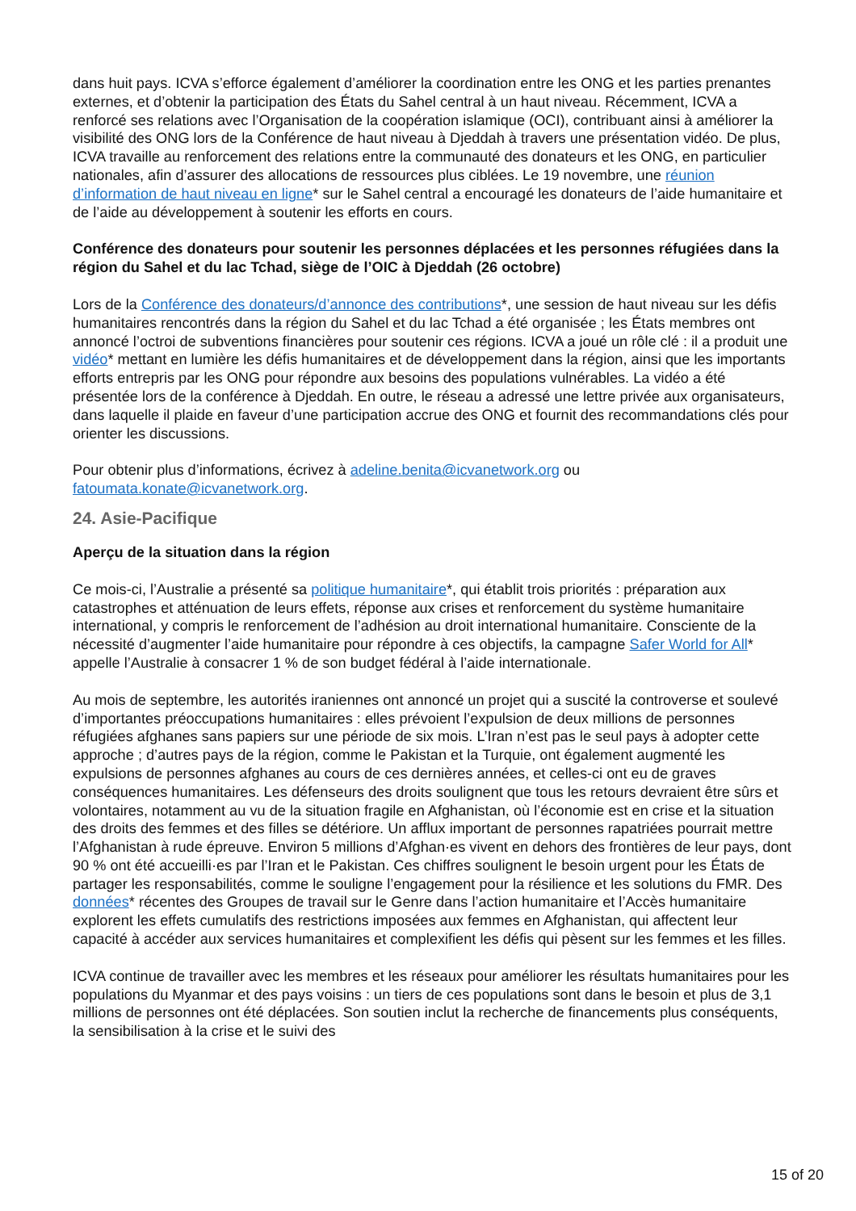dans huit pays. ICVA s’efforce également d’améliorer la coordination entre les ONG et les parties prenantes externes, et d’obtenir la participation des États du Sahel central à un haut niveau. Récemment, ICVA a renforcé ses relations avec l’Organisation de la coopération islamique (OCI), contribuant ainsi à améliorer la visibilité des ONG lors de la Conférence de haut niveau à Djeddah à travers une présentation vidéo. De plus, ICVA travaille au renforcement des relations entre la communauté des donateurs et les ONG, en particulier nationales, afin d’assurer des allocations de ressources plus ciblées. Le 19 novembre, une réunion d’information de haut niveau en ligne* sur le Sahel central a encouragé les donateurs de l’aide humanitaire et de l’aide au développement à soutenir les efforts en cours.
Conférence des donateurs pour soutenir les personnes déplacées et les personnes réfugiées dans la région du Sahel et du lac Tchad, siège de l’OIC à Djeddah (26 octobre)
Lors de la Conférence des donateurs/d’annonce des contributions*, une session de haut niveau sur les défis humanitaires rencontrés dans la région du Sahel et du lac Tchad a été organisée ; les États membres ont annoncé l’octroi de subventions financières pour soutenir ces régions. ICVA a joué un rôle clé : il a produit une vidéo* mettant en lumière les défis humanitaires et de développement dans la région, ainsi que les importants efforts entrepris par les ONG pour répondre aux besoins des populations vulnérables. La vidéo a été présentée lors de la conférence à Djeddah. En outre, le réseau a adressé une lettre privée aux organisateurs, dans laquelle il plaide en faveur d’une participation accrue des ONG et fournit des recommandations clés pour orienter les discussions.
Pour obtenir plus d’informations, écrivez à adeline.benita@icvanetwork.org ou fatoumata.konate@icvanetwork.org.
24. Asie-Pacifique
Aperçu de la situation dans la région
Ce mois-ci, l’Australie a présenté sa politique humanitaire*, qui établit trois priorités : préparation aux catastrophes et atténuation de leurs effets, réponse aux crises et renforcement du système humanitaire international, y compris le renforcement de l’adhésion au droit international humanitaire. Consciente de la nécessité d’augmenter l’aide humanitaire pour répondre à ces objectifs, la campagne Safer World for All* appelle l’Australie à consacrer 1 % de son budget fédéral à l’aide internationale.
Au mois de septembre, les autorités iraniennes ont annoncé un projet qui a suscité la controverse et soulevé d’importantes préoccupations humanitaires : elles prévoient l’expulsion de deux millions de personnes réfugiées afghanes sans papiers sur une période de six mois. L’Iran n’est pas le seul pays à adopter cette approche ; d’autres pays de la région, comme le Pakistan et la Turquie, ont également augmenté les expulsions de personnes afghanes au cours de ces dernières années, et celles-ci ont eu de graves conséquences humanitaires. Les défenseurs des droits soulignent que tous les retours devraient être sûrs et volontaires, notamment au vu de la situation fragile en Afghanistan, où l’économie est en crise et la situation des droits des femmes et des filles se détériore. Un afflux important de personnes rapatriées pourrait mettre l’Afghanistan à rude épreuve. Environ 5 millions d’Afghan·es vivent en dehors des frontières de leur pays, dont 90 % ont été accueilli·es par l’Iran et le Pakistan. Ces chiffres soulignent le besoin urgent pour les États de partager les responsabilités, comme le souligne l’engagement pour la résilience et les solutions du FMR. Des données* récentes des Groupes de travail sur le Genre dans l’action humanitaire et l’Accès humanitaire explorent les effets cumulatifs des restrictions imposées aux femmes en Afghanistan, qui affectent leur capacité à accéder aux services humanitaires et complexifient les défis qui pèsent sur les femmes et les filles.
ICVA continue de travailler avec les membres et les réseaux pour améliorer les résultats humanitaires pour les populations du Myanmar et des pays voisins : un tiers de ces populations sont dans le besoin et plus de 3,1 millions de personnes ont été déplacées. Son soutien inclut la recherche de financements plus conséquents, la sensibilisation à la crise et le suivi des
15 of 20